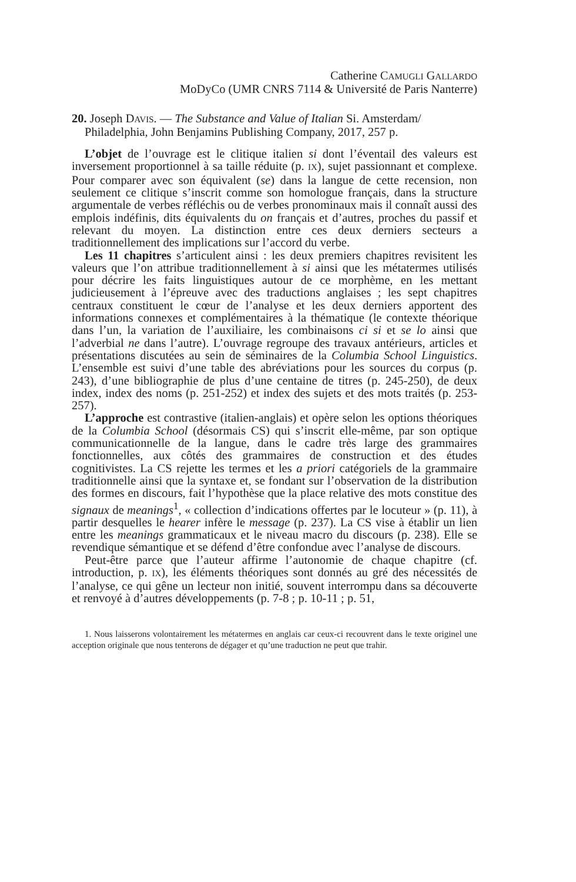Catherine CAMUGLI GALLARDO
MoDyCo (UMR CNRS 7114 & Université de Paris Nanterre)
20. Joseph DAVIS. — The Substance and Value of Italian Si. Amsterdam/ Philadelphia, John Benjamins Publishing Company, 2017, 257 p.
L’objet de l’ouvrage est le clitique italien si dont l’éventail des valeurs est inversement proportionnel à sa taille réduite (p. IX), sujet passionnant et complexe. Pour comparer avec son équivalent (se) dans la langue de cette recension, non seulement ce clitique s’inscrit comme son homologue français, dans la structure argumentale de verbes réfléchis ou de verbes pronominaux mais il connaît aussi des emplois indéfinis, dits équivalents du on français et d’autres, proches du passif et relevant du moyen. La distinction entre ces deux derniers secteurs a traditionnellement des implications sur l’accord du verbe.
Les 11 chapitres s’articulent ainsi : les deux premiers chapitres revisitent les valeurs que l’on attribue traditionnellement à si ainsi que les métatermes utilisés pour décrire les faits linguistiques autour de ce morphème, en les mettant judicieusement à l’épreuve avec des traductions anglaises ; les sept chapitres centraux constituent le cœur de l’analyse et les deux derniers apportent des informations connexes et complémentaires à la thématique (le contexte théorique dans l’un, la variation de l’auxiliaire, les combinaisons ci si et se lo ainsi que l’adverbial ne dans l’autre). L’ouvrage regroupe des travaux antérieurs, articles et présentations discutées au sein de séminaires de la Columbia School Linguistics. L’ensemble est suivi d’une table des abréviations pour les sources du corpus (p. 243), d’une bibliographie de plus d’une centaine de titres (p. 245-250), de deux index, index des noms (p. 251-252) et index des sujets et des mots traités (p. 253-257).
L’approche est contrastive (italien-anglais) et opère selon les options théoriques de la Columbia School (désormais CS) qui s’inscrit elle-même, par son optique communicationnelle de la langue, dans le cadre très large des grammaires fonctionnelles, aux côtés des grammaires de construction et des études cognitivistes. La CS rejette les termes et les a priori catégoriels de la grammaire traditionnelle ainsi que la syntaxe et, se fondant sur l’observation de la distribution des formes en discours, fait l’hypothèse que la place relative des mots constitue des signaux de meanings<sup>1</sup>, « collection d’indications offertes par le locuteur » (p. 11), à partir desquelles le hearer infère le message (p. 237). La CS vise à établir un lien entre les meanings grammaticaux et le niveau macro du discours (p. 238). Elle se revendique sémantique et se défend d’être confondue avec l’analyse de discours.
Peut-être parce que l’auteur affirme l’autonomie de chaque chapitre (cf. introduction, p. IX), les éléments théoriques sont donnés au gré des nécessités de l’analyse, ce qui gêne un lecteur non initié, souvent interrompu dans sa découverte et renvoyé à d’autres développements (p. 7-8 ; p. 10-11 ; p. 51,
1. Nous laisserons volontairement les métatermes en anglais car ceux-ci recouvrent dans le texte originel une acception originale que nous tenterons de dégager et qu’une traduction ne peut que trahir.